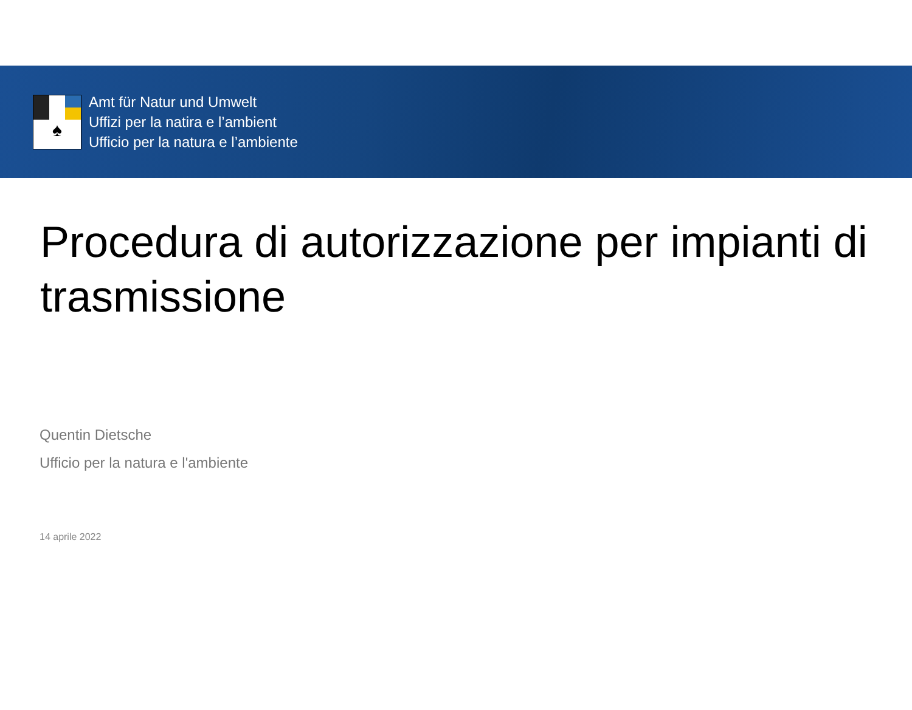♠
Amt für Natur und Umwelt
Uffizi per la natira e l’ambient
Ufficio per la natura e l’ambiente
Procedura di autorizzazione per impianti di trasmissione
Quentin Dietsche
Ufficio per la natura e l'ambiente
14 aprile 2022